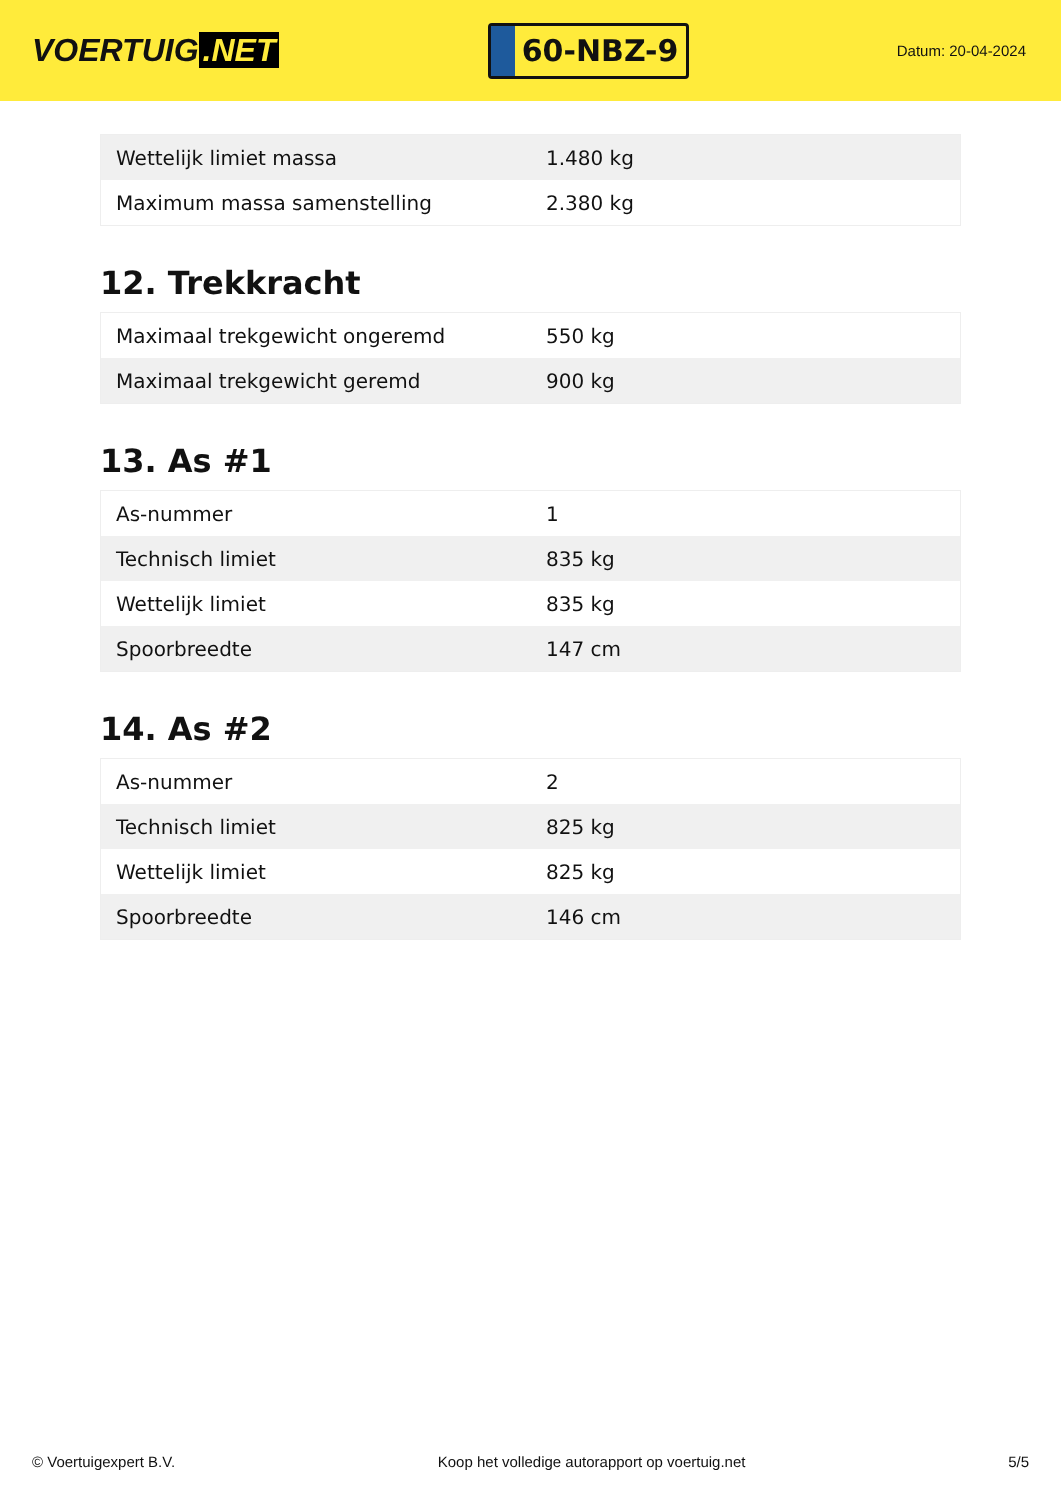VOERTUIG.NET
60-NBZ-9
Datum: 20-04-2024
| Wettelijk limiet massa | 1.480 kg |
| Maximum massa samenstelling | 2.380 kg |
12. Trekkracht
| Maximaal trekgewicht ongeremd | 550 kg |
| Maximaal trekgewicht geremd | 900 kg |
13. As #1
| As-nummer | 1 |
| Technisch limiet | 835 kg |
| Wettelijk limiet | 835 kg |
| Spoorbreedte | 147 cm |
14. As #2
| As-nummer | 2 |
| Technisch limiet | 825 kg |
| Wettelijk limiet | 825 kg |
| Spoorbreedte | 146 cm |
© Voertuigexpert B.V. Koop het volledige autorapport op voertuig.net 5/5